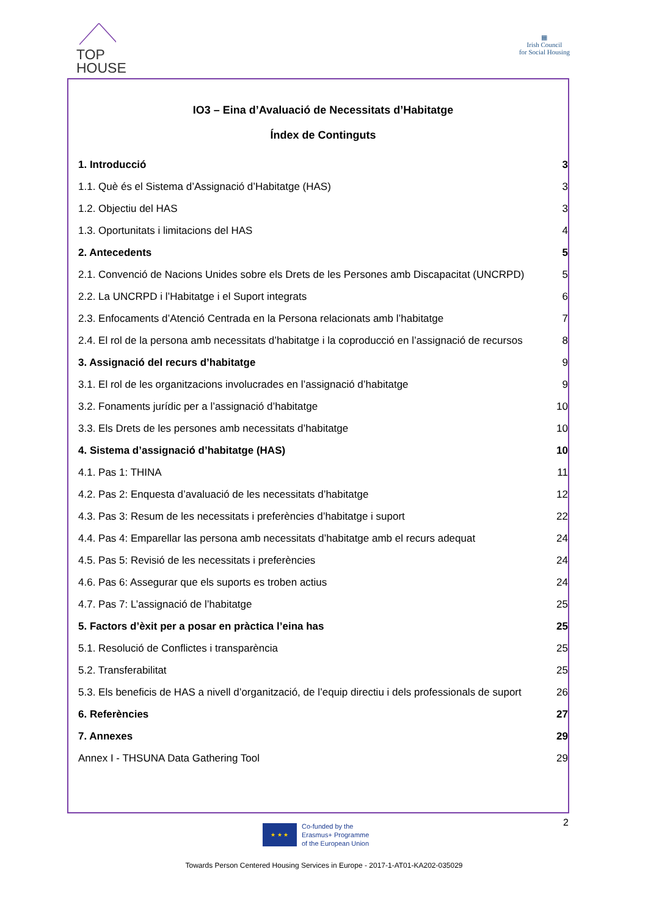TOP
HOUSE
▦
Irish Council
for Social Housing
IO3 – Eina d’Avaluació de Necessitats d’Habitatge
Índex de Continguts
1. Introducció 3
1.1. Què és el Sistema d’Assignació d’Habitatge (HAS) 3
1.2. Objectiu del HAS 3
1.3. Oportunitats i limitacions del HAS 4
2. Antecedents 5
2.1. Convenció de Nacions Unides sobre els Drets de les Persones amb Discapacitat (UNCRPD) 5
2.2. La UNCRPD i l’Habitatge i el Suport integrats 6
2.3. Enfocaments d’Atenció Centrada en la Persona relacionats amb l’habitatge 7
2.4. El rol de la persona amb necessitats d’habitatge i la coproducció en l’assignació de recursos 8
3. Assignació del recurs d’habitatge 9
3.1. El rol de les organitzacions involucrades en l’assignació d’habitatge 9
3.2. Fonaments jurídic per a l’assignació d’habitatge 10
3.3. Els Drets de les persones amb necessitats d’habitatge 10
4. Sistema d’assignació d’habitatge (HAS) 10
4.1. Pas 1: THINA 11
4.2. Pas 2: Enquesta d’avaluació de les necessitats d’habitatge 12
4.3. Pas 3: Resum de les necessitats i preferències d’habitatge i suport 22
4.4. Pas 4: Emparellar las persona amb necessitats d’habitatge amb el recurs adequat 24
4.5. Pas 5: Revisió de les necessitats i preferències 24
4.6. Pas 6: Assegurar que els suports es troben actius 24
4.7. Pas 7: L’assignació de l’habitatge 25
5. Factors d’èxit per a posar en pràctica l’eina has 25
5.1. Resolució de Conflictes i transparència 25
5.2. Transferabilitat 25
5.3. Els beneficis de HAS a nivell d’organització, de l’equip directiu i dels professionals de suport 26
6. Referències 27
7. Annexes 29
Annex I - THSUNA Data Gathering Tool 29
2
★ ★ ★
Co-funded by the
Erasmus+ Programme
of the European Union
Towards Person Centered Housing Services in Europe - 2017-1-AT01-KA202-035029